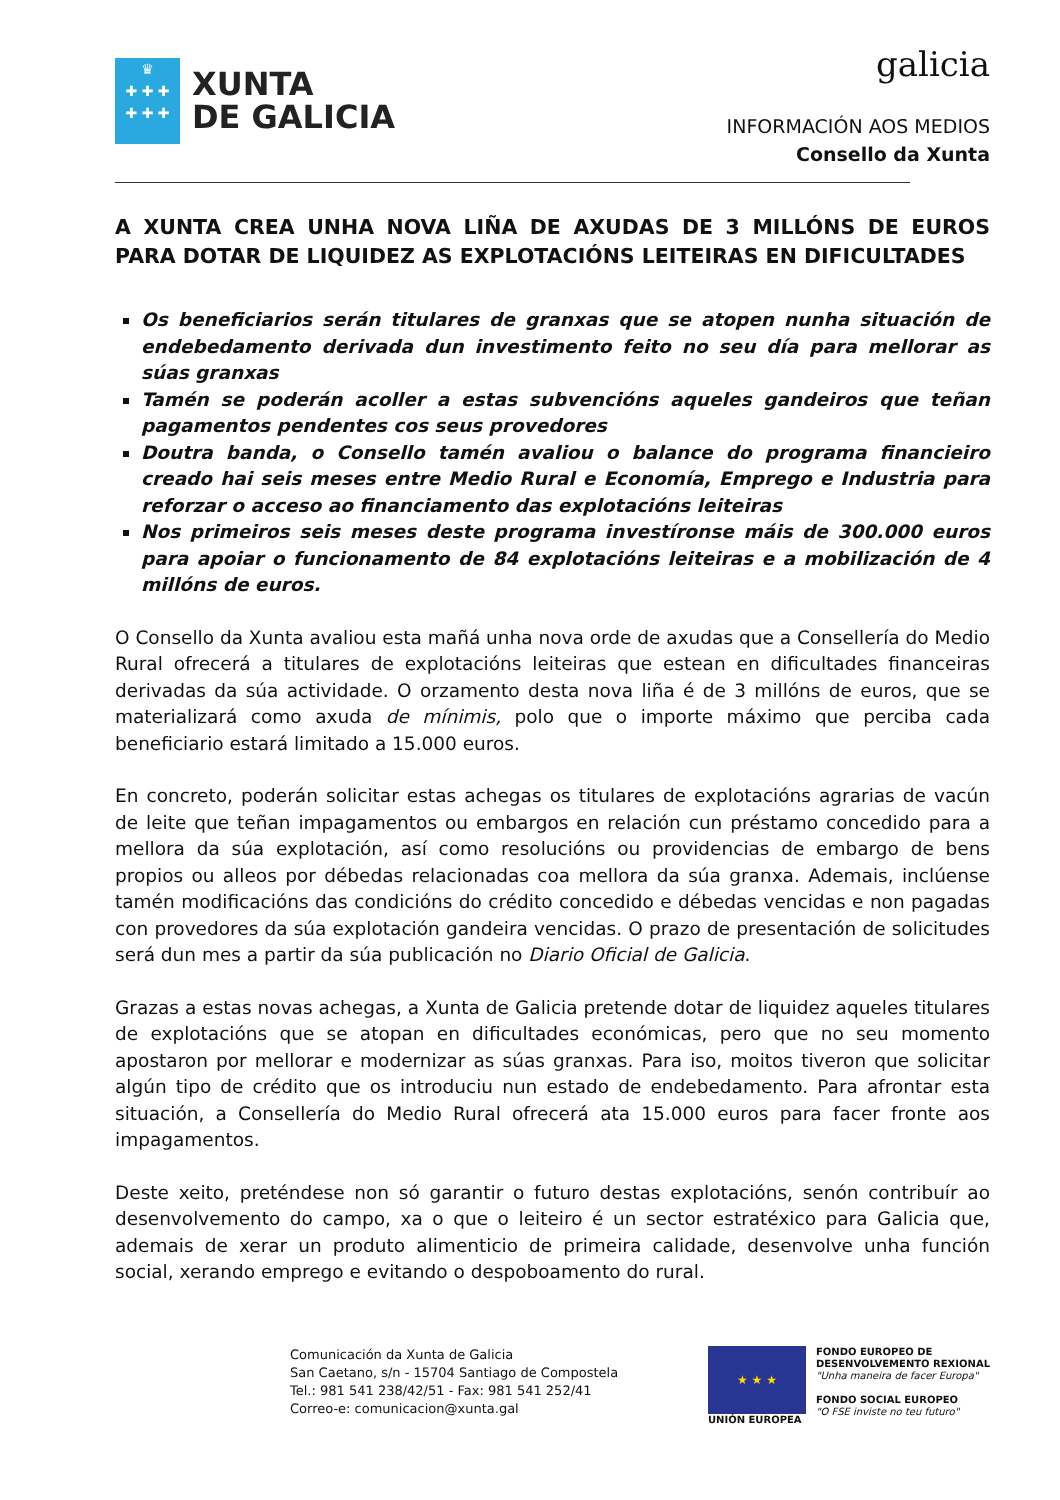♛
✚ ✚ ✚
✚ ✚ ✚
XUNTA
DE GALICIA
galicia
INFORMACIÓN AOS MEDIOS
Consello da Xunta
A XUNTA CREA UNHA NOVA LIÑA DE AXUDAS DE 3 MILLÓNS DE EUROS PARA DOTAR DE LIQUIDEZ AS EXPLOTACIÓNS LEITEIRAS EN DIFICULTADES
Os beneficiarios serán titulares de granxas que se atopen nunha situación de endebedamento derivada dun investimento feito no seu día para mellorar as súas granxas
Tamén se poderán acoller a estas subvencións aqueles gandeiros que teñan pagamentos pendentes cos seus provedores
Doutra banda, o Consello tamén avaliou o balance do programa financieiro creado hai seis meses entre Medio Rural e Economía, Emprego e Industria para reforzar o acceso ao financiamento das explotacións leiteiras
Nos primeiros seis meses deste programa investíronse máis de 300.000 euros para apoiar o funcionamento de 84 explotacións leiteiras e a mobilización de 4 millóns de euros.
O Consello da Xunta avaliou esta mañá unha nova orde de axudas que a Consellería do Medio Rural ofrecerá a titulares de explotacións leiteiras que estean en dificultades financeiras derivadas da súa actividade. O orzamento desta nova liña é de 3 millóns de euros, que se materializará como axuda de mínimis, polo que o importe máximo que perciba cada beneficiario estará limitado a 15.000 euros.
En concreto, poderán solicitar estas achegas os titulares de explotacións agrarias de vacún de leite que teñan impagamentos ou embargos en relación cun préstamo concedido para a mellora da súa explotación, así como resolucións ou providencias de embargo de bens propios ou alleos por débedas relacionadas coa mellora da súa granxa. Ademais, inclúense tamén modificacións das condicións do crédito concedido e débedas vencidas e non pagadas con provedores da súa explotación gandeira vencidas. O prazo de presentación de solicitudes será dun mes a partir da súa publicación no Diario Oficial de Galicia.
Grazas a estas novas achegas, a Xunta de Galicia pretende dotar de liquidez aqueles titulares de explotacións que se atopan en dificultades económicas, pero que no seu momento apostaron por mellorar e modernizar as súas granxas. Para iso, moitos tiveron que solicitar algún tipo de crédito que os introduciu nun estado de endebedamento. Para afrontar esta situación, a Consellería do Medio Rural ofrecerá ata 15.000 euros para facer fronte aos impagamentos.
Deste xeito, preténdese non só garantir o futuro destas explotacións, senón contribuír ao desenvolvemento do campo, xa o que o leiteiro é un sector estratéxico para Galicia que, ademais de xerar un produto alimenticio de primeira calidade, desenvolve unha función social, xerando emprego e evitando o despoboamento do rural.
Comunicación da Xunta de Galicia
San Caetano, s/n - 15704 Santiago de Compostela
Tel.: 981 541 238/42/51 - Fax: 981 541 252/41
Correo-e: comunicacion@xunta.gal
★ ★ ★
UNIÓN EUROPEA
FONDO EUROPEO DE
DESENVOLVEMENTO REXIONAL
"Unha maneira de facer Europa"
FONDO SOCIAL EUROPEO
"O FSE inviste no teu futuro"